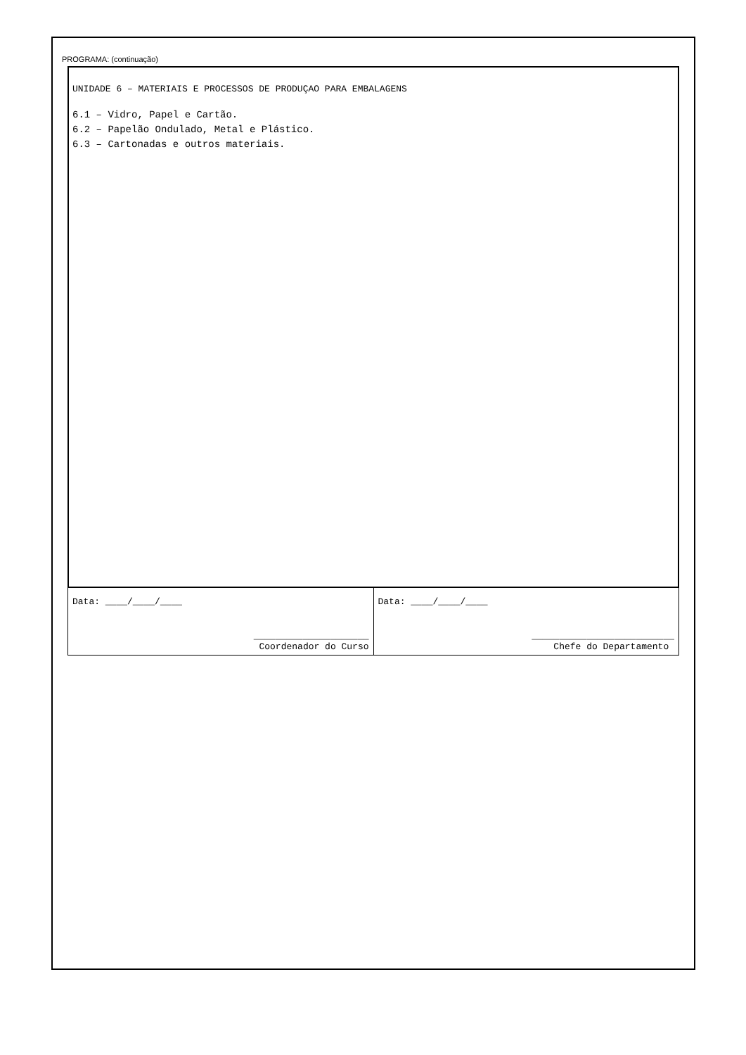PROGRAMA: (continuação)
UNIDADE 6 – MATERIAIS E PROCESSOS DE PRODUÇAO PARA EMBALAGENS
6.1 – Vidro, Papel e Cartão.
6.2 – Papelão Ondulado, Metal e Plástico.
6.3 – Cartonadas e outros materiais.
| Data: ____/____/____ _____________________ Coordenador do Curso | Data: ____/____/____ __________________________ Chefe do Departamento |